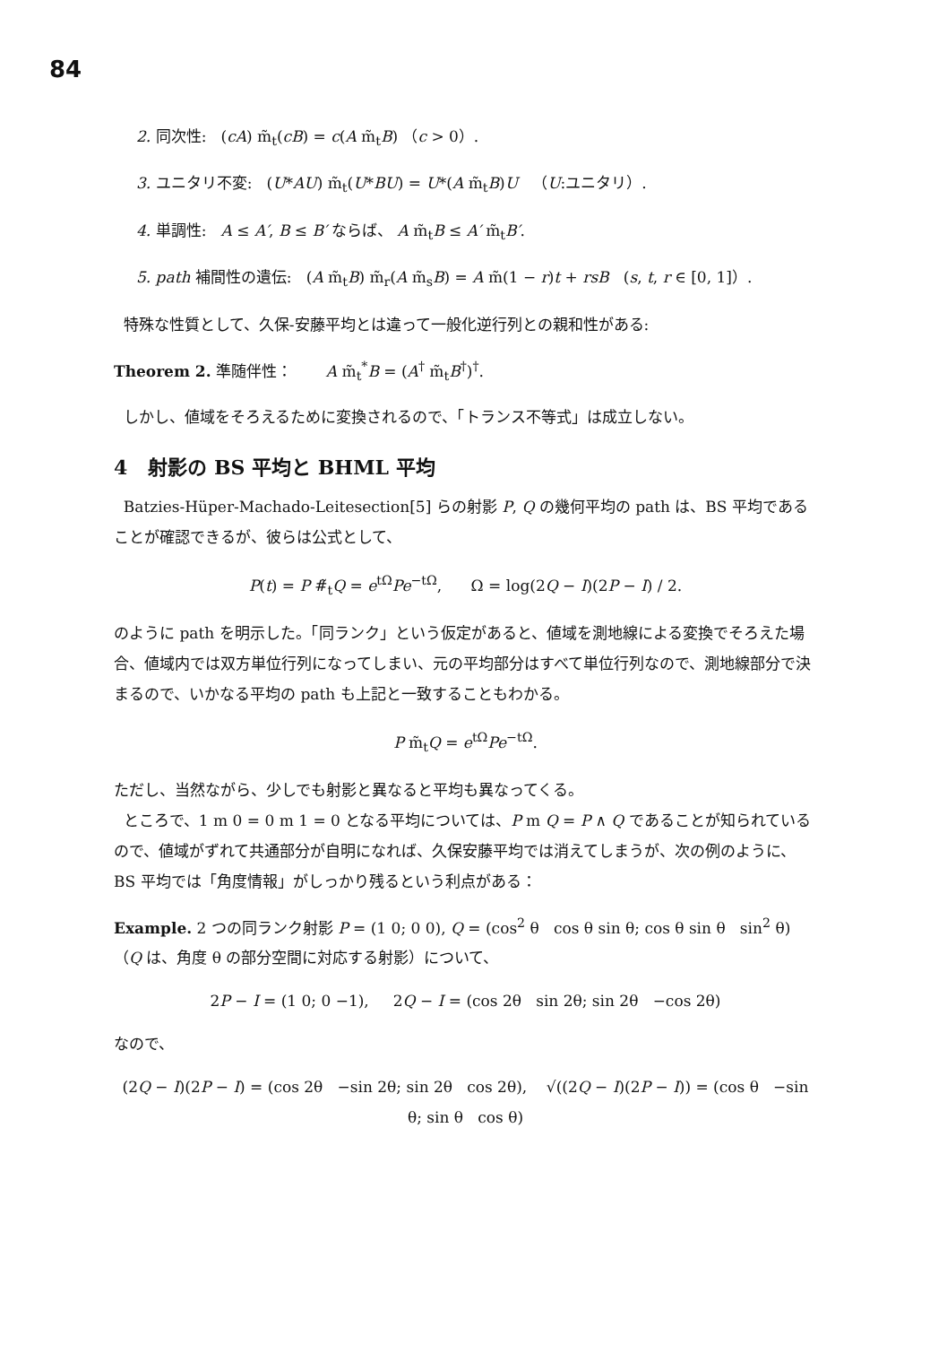84
2. 同次性: (cA) m̃<sub>t</sub>(cB) = c(A m̃<sub>t</sub>B) （c > 0）.
3. ユニタリ不変: (U*AU) m̃<sub>t</sub>(U*BU) = U*(A m̃<sub>t</sub>B)U （U:ユニタリ）.
4. 単調性: A ≤ A′, B ≤ B′ ならば、 A m̃<sub>t</sub>B ≤ A′ m̃<sub>t</sub>B′.
5. path 補間性の遺伝: (A m̃<sub>t</sub>B) m̃<sub>r</sub>(A m̃<sub>s</sub>B) = A m̃(1 − r)t + rsB (s, t, r ∈ [0, 1]）.
特殊な性質として、久保-安藤平均とは違って一般化逆行列との親和性がある:
Theorem 2. 準随伴性： A m̃<sub>t</sub><sup>*</sup>B = (A<sup>†</sup> m̃<sub>t</sub>B<sup>†</sup>)<sup>†</sup>.
しかし、値域をそろえるために変換されるので、「トランス不等式」は成立しない。
4 射影の BS 平均と BHML 平均
Batzies-Hüper-Machado-Leitesection[5] らの射影 P, Q の幾何平均の path は、BS 平均であることが確認できるが、彼らは公式として、
P(t) = P #̃<sub>t</sub>Q = e<sup>tΩ</sup>Pe<sup>−tΩ</sup>, Ω = log(2Q − I)(2P − I) / 2.
のように path を明示した。「同ランク」という仮定があると、値域を測地線による変換でそろえた場合、値域内では双方単位行列になってしまい、元の平均部分はすべて単位行列なので、測地線部分で決まるので、いかなる平均の path も上記と一致することもわかる。
P m̃<sub>t</sub>Q = e<sup>tΩ</sup>Pe<sup>−tΩ</sup>.
ただし、当然ながら、少しでも射影と異なると平均も異なってくる。
ところで、1 m 0 = 0 m 1 = 0 となる平均については、P m Q = P ∧ Q であることが知られているので、値域がずれて共通部分が自明になれば、久保安藤平均では消えてしまうが、次の例のように、BS 平均では「角度情報」がしっかり残るという利点がある：
Example. 2 つの同ランク射影 P = (1 0; 0 0), Q = (cos<sup>2</sup> θ cos θ sin θ; cos θ sin θ sin<sup>2</sup> θ) （Q は、角度 θ の部分空間に対応する射影）について、
2P − I = (1 0; 0 −1), 2Q − I = (cos 2θ sin 2θ; sin 2θ −cos 2θ)
なので、
(2Q − I)(2P − I) = (cos 2θ −sin 2θ; sin 2θ cos 2θ), √((2Q − I)(2P − I)) = (cos θ −sin θ; sin θ cos θ)